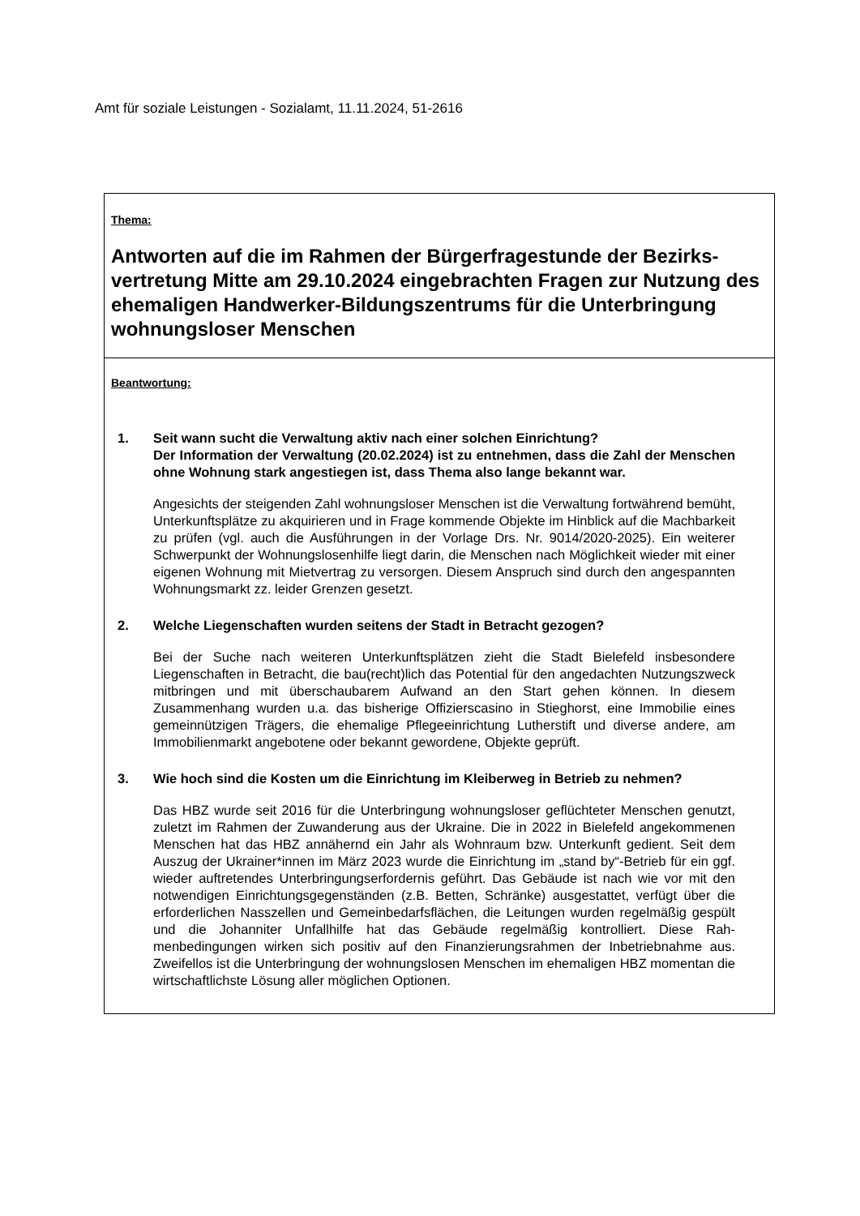Amt für soziale Leistungen - Sozialamt, 11.11.2024, 51-2616
Thema:
Antworten auf die im Rahmen der Bürgerfragestunde der Bezirks­vertretung Mitte am 29.10.2024 eingebrachten Fragen zur Nutzung des ehemaligen Handwerker-Bildungszentrums für die Unterbrin­gung wohnungsloser Menschen
Beantwortung:
1. Seit wann sucht die Verwaltung aktiv nach einer solchen Einrichtung?
Der Information der Verwaltung (20.02.2024) ist zu entnehmen, dass die Zahl der Menschen ohne Wohnung stark angestiegen ist, dass Thema also lange bekannt war.
Angesichts der steigenden Zahl wohnungsloser Menschen ist die Verwaltung fort­während bemüht, Unterkunftsplätze zu akquirieren und in Frage kommende Objekte im Hinblick auf die Machbarkeit zu prüfen (vgl. auch die Ausführungen in der Vorlage Drs. Nr. 9014/2020-2025). Ein weiterer Schwerpunkt der Wohnungslosenhilfe liegt darin, die Menschen nach Möglichkeit wieder mit einer eigenen Wohnung mit Miet­vertrag zu versorgen. Diesem Anspruch sind durch den angespannten Wohnungs­markt zz. leider Grenzen gesetzt.
2. Welche Liegenschaften wurden seitens der Stadt in Betracht gezogen?
Bei der Suche nach weiteren Unterkunftsplätzen zieht die Stadt Bielefeld insbeson­dere Liegenschaften in Betracht, die bau(recht)lich das Potential für den angedachten Nutzungszweck mitbringen und mit überschaubarem Aufwand an den Start gehen können. In diesem Zusammenhang wurden u.a. das bisherige Offizierscasino in Stieghorst, eine Immobilie eines gemeinnützigen Trägers, die ehemalige Pflegeein­richtung Lutherstift und diverse andere, am Immobilienmarkt angebotene oder be­kannt gewordene, Objekte geprüft.
3. Wie hoch sind die Kosten um die Einrichtung im Kleiberweg in Betrieb zu neh­men?
Das HBZ wurde seit 2016 für die Unterbringung wohnungsloser geflüchteter Men­schen genutzt, zuletzt im Rahmen der Zuwanderung aus der Ukraine. Die in 2022 in Bielefeld angekommenen Menschen hat das HBZ annähernd ein Jahr als Wohnraum bzw. Unterkunft gedient. Seit dem Auszug der Ukrainer*innen im März 2023 wurde die Einrichtung im „stand by“-Betrieb für ein ggf. wieder auftretendes Unterbringungs­erfordernis geführt. Das Gebäude ist nach wie vor mit den notwendigen Einrichtungs­gegenständen (z.B. Betten, Schränke) ausgestattet, verfügt über die erforderlichen Nasszellen und Gemeinbedarfsflächen, die Leitungen wurden regelmäßig gespült und die Johanniter Unfallhilfe hat das Gebäude regelmäßig kontrolliert. Diese Rah­menbedingungen wirken sich positiv auf den Finanzierungsrahmen der Inbetrieb­nahme aus. Zweifellos ist die Unterbringung der wohnungslosen Menschen im ehe­maligen HBZ momentan die wirtschaftlichste Lösung aller möglichen Optionen.